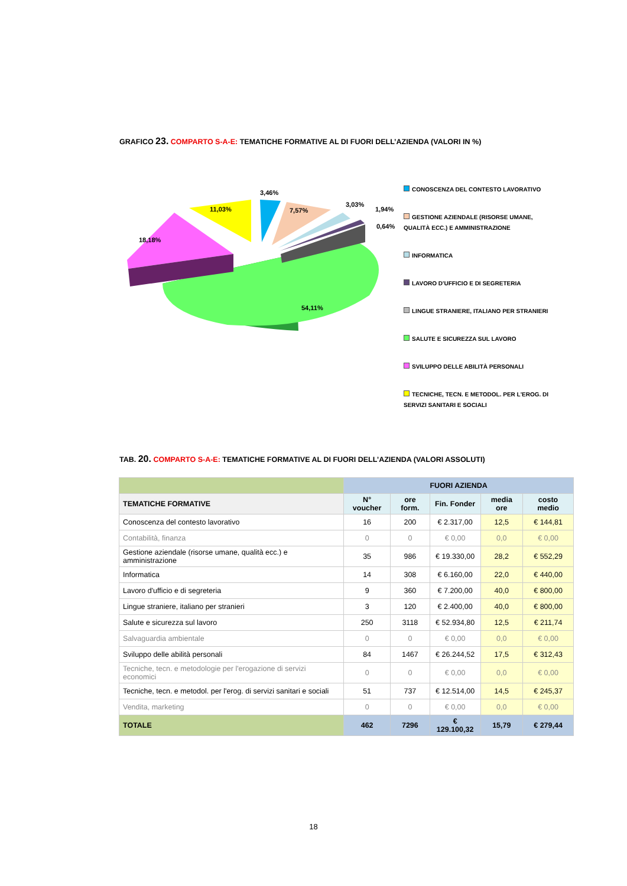GRAFICO 23. COMPARTO S-A-E: TEMATICHE FORMATIVE AL DI FUORI DELL’AZIENDA (VALORI IN %)
3,46%
7,57%
3,03%
1,94%
0,64%
11,03%
18,18%
54,11%
CONOSCENZA DEL CONTESTO LAVORATIVO
GESTIONE AZIENDALE (RISORSE UMANE, QUALITÀ ECC.) E AMMINISTRAZIONE
INFORMATICA
LAVORO D'UFFICIO E DI SEGRETERIA
LINGUE STRANIERE, ITALIANO PER STRANIERI
SALUTE E SICUREZZA SUL LAVORO
SVILUPPO DELLE ABILITÀ PERSONALI
TECNICHE, TECN. E METODOL. PER L'EROG. DI SERVIZI SANITARI E SOCIALI
TAB. 20. COMPARTO S-A-E: TEMATICHE FORMATIVE AL DI FUORI DELL’AZIENDA (VALORI ASSOLUTI)
| | FUORI AZIENDA | | | | |
| --- | --- | --- | --- | --- | --- |
| TEMATICHE FORMATIVE | N° voucher | ore form. | Fin. Fonder | media ore | costo medio |
| Conoscenza del contesto lavorativo | 16 | 200 | € 2.317,00 | 12,5 | € 144,81 |
| Contabilità, finanza | 0 | 0 | € 0,00 | 0,0 | € 0,00 |
| Gestione aziendale (risorse umane, qualità ecc.) e amministrazione | 35 | 986 | € 19.330,00 | 28,2 | € 552,29 |
| Informatica | 14 | 308 | € 6.160,00 | 22,0 | € 440,00 |
| Lavoro d'ufficio e di segreteria | 9 | 360 | € 7.200,00 | 40,0 | € 800,00 |
| Lingue straniere, italiano per stranieri | 3 | 120 | € 2.400,00 | 40,0 | € 800,00 |
| Salute e sicurezza sul lavoro | 250 | 3118 | € 52.934,80 | 12,5 | € 211,74 |
| Salvaguardia ambientale | 0 | 0 | € 0,00 | 0,0 | € 0,00 |
| Sviluppo delle abilità personali | 84 | 1467 | € 26.244,52 | 17,5 | € 312,43 |
| Tecniche, tecn. e metodologie per l'erogazione di servizi economici | 0 | 0 | € 0,00 | 0,0 | € 0,00 |
| Tecniche, tecn. e metodol. per l'erog. di servizi sanitari e sociali | 51 | 737 | € 12.514,00 | 14,5 | € 245,37 |
| Vendita, marketing | 0 | 0 | € 0,00 | 0,0 | € 0,00 |
| TOTALE | 462 | 7296 | € 129.100,32 | 15,79 | € 279,44 |
18